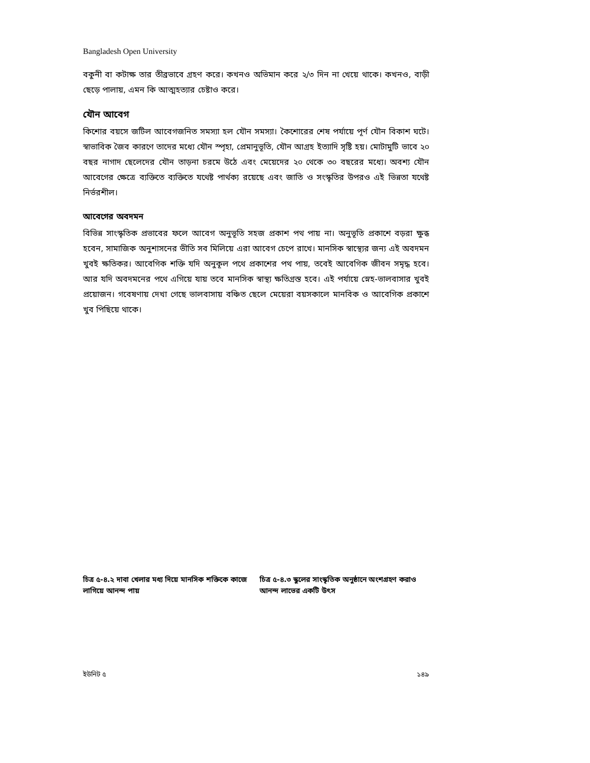Bangladesh Open University
বকুনী বা কটাক্ষ তার তীব্রভাবে গ্রহণ করে। কখনও অভিমান করে ২/৩ দিন না খেয়ে থাকে। কখনও, বাড়ী ছেড়ে পালায়, এমন কি আত্মহত্যার চেষ্টাও করে।
যৌন আবেগ
কিশোর বয়সে জটিল আবেগজনিত সমস্যা হল যৌন সমস্যা। কৈশোরের শেষ পর্যায়ে পূর্ণ যৌন বিকাশ ঘটে। স্বাভাবিক জৈব কারণে তাদের মধ্যে যৌন স্পৃহা, প্রেমানুভূতি, যৌন আগ্রহ ইত্যাদি সৃষ্টি হয়। মোটামুটি ভাবে ২০ বছর নাগাদ ছেলেদের যৌন তাড়না চরমে উঠে এবং মেয়েদের ২০ থেকে ৩০ বছরের মধ্যে। অবশ্য যৌন আবেগের ক্ষেত্রে ব্যক্তিতে ব্যক্তিতে যথেষ্ট পার্থক্য রয়েছে এবং জাতি ও সংস্কৃতির উপরও এই ভিন্নতা যথেষ্ট নির্ভরশীল।
আবেগের অবদমন
বিভিন্ন সাংস্কৃতিক প্রভাবের ফলে আবেগ অনুভূতি সহজ প্রকাশ পথ পায় না। অনুভূতি প্রকাশে বড়রা ক্ষুব্ধ হবেন, সামাজিক অনুশাসনের ভীতি সব মিলিয়ে এরা আবেগ চেপে রাখে। মানসিক স্বাস্থ্যের জন্য এই অবদমন খুবই ক্ষতিকর। আবেগিক শক্তি যদি অনুকূল পথে প্রকাশের পথ পায়, তবেই আবেগিক জীবন সমৃদ্ধ হবে। আর যদি অবদমনের পথে এগিয়ে যায় তবে মানসিক স্বাস্থ্য ক্ষতিগ্রস্ত হবে। এই পর্যায়ে স্নেহ-ভালবাসার খুবই প্রয়োজন। গবেষণায় দেখা গেছে ভালবাসায় বঞ্চিত ছেলে মেয়েরা বয়সকালে মানবিক ও আবেগিক প্রকাশে খুব পিছিয়ে থাকে।
চিত্র ৫-৪.২ দাবা খেলার মধ্য দিয়ে মানসিক শক্তিকে কাজে লাগিয়ে আনন্দ পায়
চিত্র ৫-৪.৩ স্কুলের সাংস্কৃতিক অনুষ্ঠানে অংশগ্রহণ করাও আনন্দ লাভের একটি উৎস
ইউনিট ৫ ১৪৯